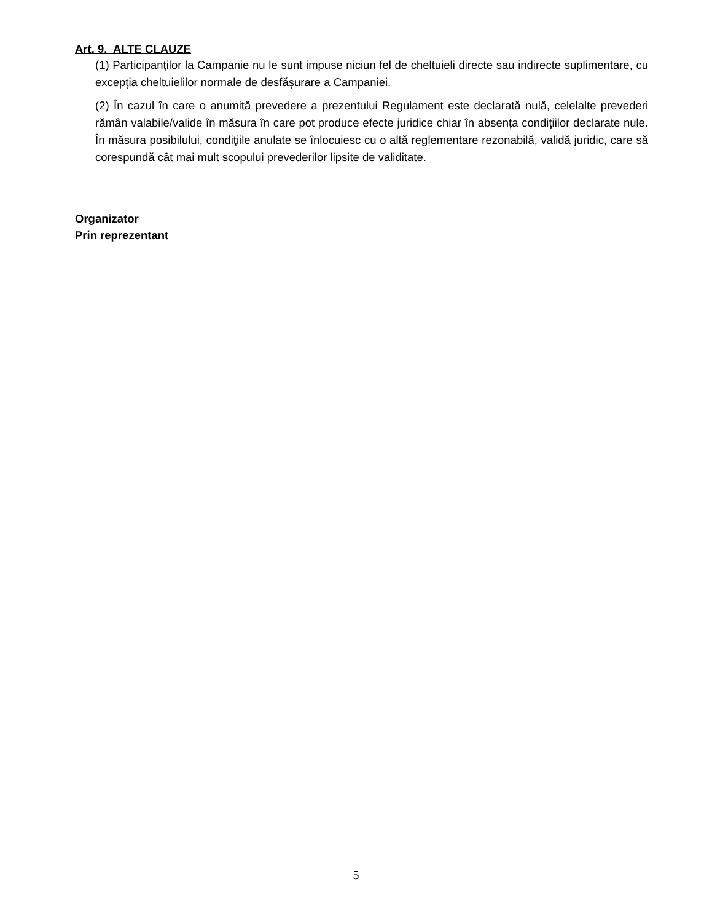Art. 9. ALTE CLAUZE
(1) Participanților la Campanie nu le sunt impuse niciun fel de cheltuieli directe sau indirecte suplimentare, cu excepția cheltuielilor normale de desfășurare a Campaniei.
(2) În cazul în care o anumită prevedere a prezentului Regulament este declarată nulă, celelalte prevederi rămân valabile/valide în măsura în care pot produce efecte juridice chiar în absența condiţiilor declarate nule. În măsura posibilului, condiţiile anulate se înlocuiesc cu o altă reglementare rezonabilă, validă juridic, care să corespundă cât mai mult scopului prevederilor lipsite de validitate.
Organizator
Prin reprezentant
5